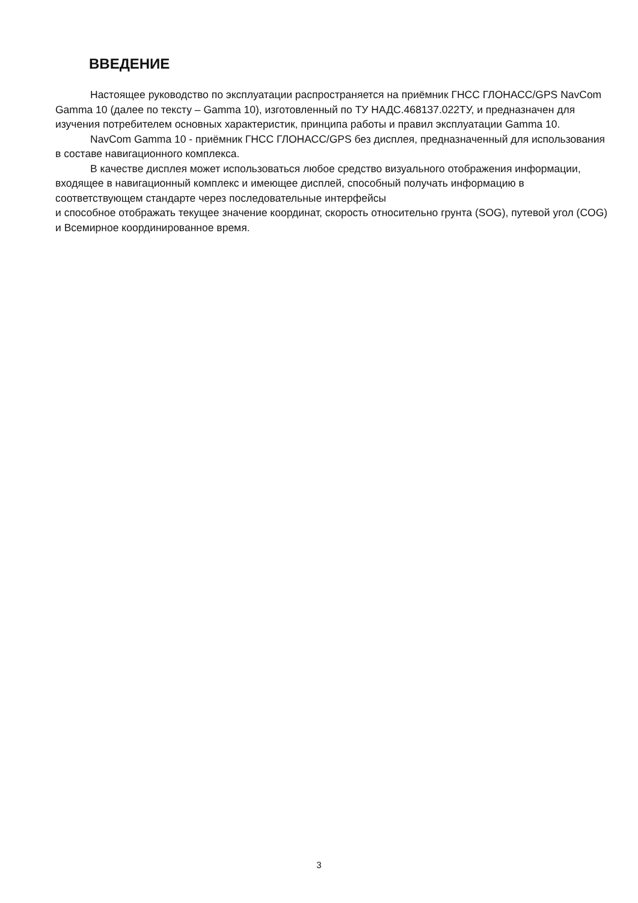ВВЕДЕНИЕ
Настоящее руководство по эксплуатации распространяется на приёмник ГНСС ГЛОНАСС/GPS NavCom Gamma 10 (далее по тексту – Gamma 10), изготовленный по ТУ НАДС.468137.022ТУ, и предназначен для изучения потребителем основных характеристик, принципа работы и правил эксплуатации Gamma 10.
NavCom Gamma 10 - приёмник ГНСС ГЛОНАСС/GPS без дисплея, предназначенный для использования в составе навигационного комплекса.
В качестве дисплея может использоваться любое средство визуального отображения информации, входящее в навигационный комплекс и имеющее дисплей, способный получать информацию в соответствующем стандарте через последовательные интерфейсы
и способное отображать текущее значение координат, скорость относительно грунта (SOG), путевой угол (COG) и Всемирное координированное время.
3